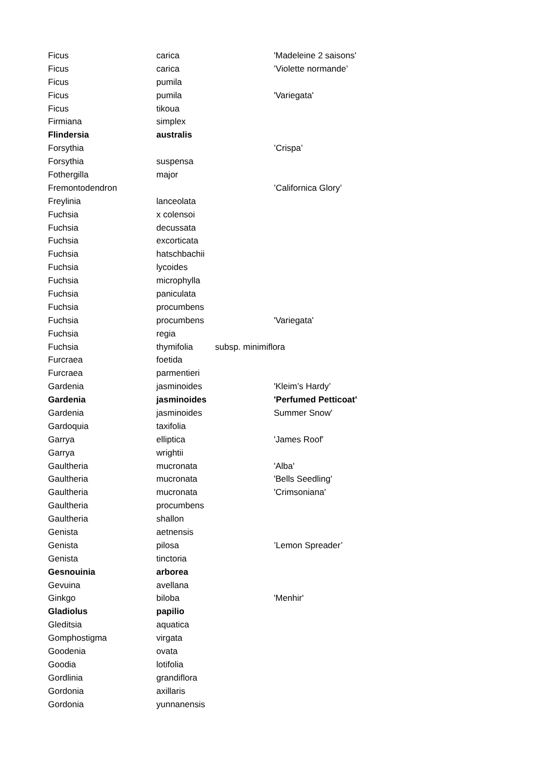| Ficus | carica | | 'Madeleine 2 saisons' |
| Ficus | carica | | ’Violette normande’ |
| Ficus | pumila | | |
| Ficus | pumila | | 'Variegata' |
| Ficus | tikoua | | |
| Firmiana | simplex | | |
| Flindersia | australis | | |
| Forsythia | | | ’Crispa’ |
| Forsythia | suspensa | | |
| Fothergilla | major | | |
| Fremontodendron | | | ’Californica Glory’ |
| Freylinia | lanceolata | | |
| Fuchsia | x colensoi | | |
| Fuchsia | decussata | | |
| Fuchsia | excorticata | | |
| Fuchsia | hatschbachii | | |
| Fuchsia | lycoides | | |
| Fuchsia | microphylla | | |
| Fuchsia | paniculata | | |
| Fuchsia | procumbens | | |
| Fuchsia | procumbens | | 'Variegata' |
| Fuchsia | regia | | |
| Fuchsia | thymifolia | subsp. minimiflora | |
| Furcraea | foetida | | |
| Furcraea | parmentieri | | |
| Gardenia | jasminoides | | 'Kleim’s Hardy’ |
| Gardenia | jasminoides | | 'Perfumed Petticoat' |
| Gardenia | jasminoides | | Summer Snow' |
| Gardoquia | taxifolia | | |
| Garrya | elliptica | | 'James Roof' |
| Garrya | wrightii | | |
| Gaultheria | mucronata | | 'Alba' |
| Gaultheria | mucronata | | 'Bells Seedling' |
| Gaultheria | mucronata | | 'Crimsoniana' |
| Gaultheria | procumbens | | |
| Gaultheria | shallon | | |
| Genista | aetnensis | | |
| Genista | pilosa | | ’Lemon Spreader’ |
| Genista | tinctoria | | |
| Gesnouinia | arborea | | |
| Gevuina | avellana | | |
| Ginkgo | biloba | | 'Menhir' |
| Gladiolus | papilio | | |
| Gleditsia | aquatica | | |
| Gomphostigma | virgata | | |
| Goodenia | ovata | | |
| Goodia | lotifolia | | |
| Gordlinia | grandiflora | | |
| Gordonia | axillaris | | |
| Gordonia | yunnanensis | | |